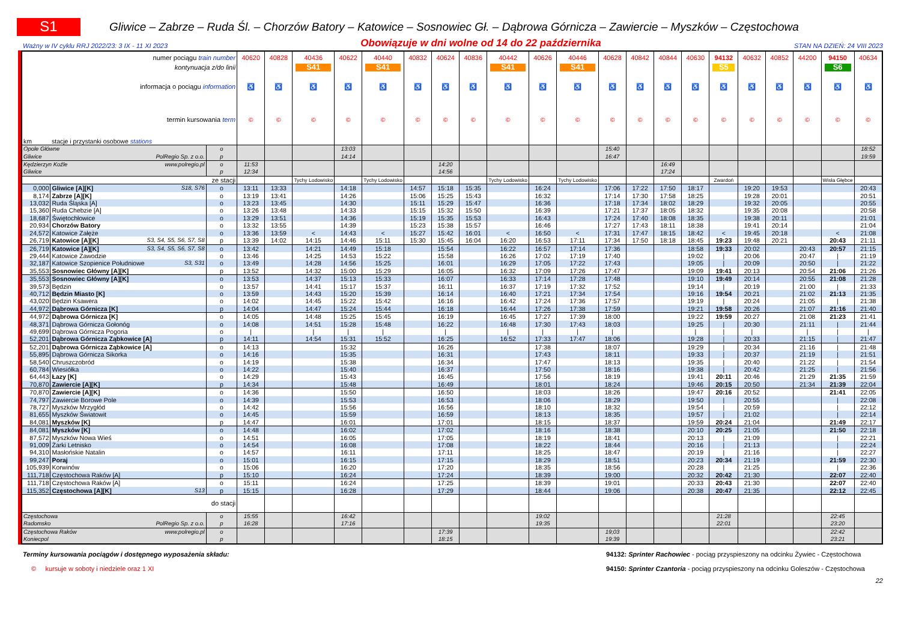S1
Gliwice – Zabrze – Ruda Śl. – Chorzów Batory – Katowice – Sosnowiec Gł. – Dąbrowa Górnicza – Zawiercie – Myszków – Częstochowa
Ważny w IV cyklu RRJ 2022/23: 3 IX - 11 XI 2023 Obowiązuje w dni wolne od 14 do 22 października STAN NA DZIEŃ: 24 VIII 2023
| numer pociągu train number | | | | 40620 | 40828 | 40436 | 40622 | 40440 | 40832 | 40624 | 40836 | 40442 | 40626 | 40446 | 40628 | 40842 | 40844 | 40630 | 94132 | 40632 | 40852 | 44200 | 94150 | 40634 |
| kontynuacja z/do linii | | | | | | S41 | | S41 | | | | S41 | | S41 | | | | | S5 | | | | S6 | |
| informacja o pociągu information | | | | ♿ | ♿ | ♿ | ♿ | ♿ | ♿ | ♿ | ♿ | ♿ | ♿ | ♿ | ♿ | ♿ | ♿ | ♿ | ♿ | ♿ | ♿ | ♿ | ♿ | ♿ |
| termin kursowania term | | | | © | © | © | © | © | © | © | © | © | © | © | © | © | © | © | © | © | © | © | © | © |
| km | stacje i przystanki osobowe stations | | | | | | | | | | | | | | | | | | | | | | | |
| Opole Główne | | | o | | | | 13:03 | | | | | | | | 15:40 | | | | | | | | | 18:52 |
| Gliwice | | PolRegio Sp. z o.o. | p | | | | 14:14 | | | | | | | | 16:47 | | | | | | | | | 19:59 |
| Kędzierzyn Koźle | | www.polregio.pl | o | 11:53 | | | | | | 14:20 | | | | | | | 16:49 | | | | | | | |
| Gliwice | | | p | 12:34 | | | | | | 14:56 | | | | | | | 17:24 | | | | | | | |
| ze stacji | | | | | | Tychy Lodowisko | | Tychy Lodowisko | | | | Tychy Lodowisko | | Tychy Lodowisko | | | | | Zwardoń | | | | Wisła Głębce | |
| 0,000 | Gliwice [A][K] | S18, S76 | o | 13:11 | 13:33 | | 14:18 | | 14:57 | 15:18 | 15:35 | | 16:24 | | 17:06 | 17:22 | 17:50 | 18:17 | | 19:20 | 19:53 | | | 20:43 |
| 8,174 | Zabrze [A][K] | | o | 13:19 | 13:41 | | 14:26 | | 15:06 | 15:25 | 15:43 | | 16:32 | | 17:14 | 17:30 | 17:58 | 18:25 | | 19:28 | 20:01 | | | 20:51 |
| 13,032 | Ruda Śląska [A] | | o | 13:23 | 13:45 | | 14:30 | | 15:11 | 15:29 | 15:47 | | 16:36 | | 17:18 | 17:34 | 18:02 | 18:29 | | 19:32 | 20:05 | | | 20:55 |
| 15,360 | Ruda Chebzie [A] | | o | 13:26 | 13:48 | | 14:33 | | 15:15 | 15:32 | 15:50 | | 16:39 | | 17:21 | 17:37 | 18:05 | 18:32 | | 19:35 | 20:08 | | | 20:58 |
| 18,687 | Świętochłowice | | o | 13:29 | 13:51 | | 14:36 | | 15:19 | 15:35 | 15:53 | | 16:43 | | 17:24 | 17:40 | 18:08 | 18:35 | | 19:38 | 20:11 | | | 21:01 |
| 20,934 | Chorzów Batory | | o | 13:32 | 13:55 | | 14:39 | | 15:23 | 15:38 | 15:57 | | 16:46 | | 17:27 | 17:43 | 18:11 | 18:38 | | 19:41 | 20:14 | | | 21:04 |
| 24,572 | Katowice Załęże | | o | 13:36 | 13:59 | < | 14:43 | < | 15:27 | 15:42 | 16:01 | < | 16:50 | < | 17:31 | 17:47 | 18:15 | 18:42 | < | 19:45 | 20:18 | | < | 21:08 |
| 26,719 | Katowice [A][K] | S3, S4, S5, S6, S7, S8 | p | 13:39 | 14:02 | 14:15 | 14:46 | 15:11 | 15:30 | 15:45 | 16:04 | 16:20 | 16:53 | 17:11 | 17:34 | 17:50 | 18:18 | 18:45 | 19:23 | 19:48 | 20:21 | | 20:43 | 21:11 |
| 26,719 | Katowice [A][K] | S3, S4, S5, S6, S7, S8 | o | 13:42 | | 14:21 | 14:49 | 15:18 | | 15:54 | | 16:22 | 16:57 | 17:14 | 17:36 | | | 18:58 | 19:33 | 20:02 | | 20:43 | 20:57 | 21:15 |
| 29,444 | Katowice Zawodzie | | o | 13:46 | | 14:25 | 14:53 | 15:22 | | 15:58 | | 16:26 | 17:02 | 17:19 | 17:40 | | | 19:02 | / | 20:06 | | 20:47 | / | 21:19 |
| 32,187 | Katowice Szopienice Południowe | S3, S31 | o | 13:49 | | 14:28 | 14:56 | 15:25 | | 16:01 | | 16:29 | 17:05 | 17:22 | 17:43 | | | 19:05 | / | 20:09 | | 20:50 | / | 21:22 |
| 35,553 | Sosnowiec Główny [A][K] | | p | 13:52 | | 14:32 | 15:00 | 15:29 | | 16:05 | | 16:32 | 17:09 | 17:26 | 17:47 | | | 19:09 | 19:41 | 20:13 | | 20:54 | 21:06 | 21:26 |
| 35,553 | Sosnowiec Główny [A][K] | | o | 13:53 | | 14:37 | 15:13 | 15:33 | | 16:07 | | 16:33 | 17:14 | 17:28 | 17:48 | | | 19:10 | 19:49 | 20:14 | | 20:55 | 21:08 | 21:28 |
| 39,573 | Będzin | | o | 13:57 | | 14:41 | 15:17 | 15:37 | | 16:11 | | 16:37 | 17:19 | 17:32 | 17:52 | | | 19:14 | / | 20:19 | | 21:00 | / | 21:33 |
| 40,712 | Będzin Miasto [K] | | o | 13:59 | | 14:43 | 15:20 | 15:39 | | 16:14 | | 16:40 | 17:21 | 17:34 | 17:54 | | | 19:16 | 19:54 | 20:21 | | 21:02 | 21:13 | 21:35 |
| 43,020 | Będzin Ksawera | | o | 14:02 | | 14:45 | 15:22 | 15:42 | | 16:16 | | 16:42 | 17:24 | 17:36 | 17:57 | | | 19:19 | / | 20:24 | | 21:05 | / | 21:38 |
| 44,972 | Dąbrowa Górnicza [K] | | p | 14:04 | | 14:47 | 15:24 | 15:44 | | 16:18 | | 16:44 | 17:26 | 17:38 | 17:59 | | | 19:21 | 19:58 | 20:26 | | 21:07 | 21:16 | 21:40 |
| 44,972 | Dąbrowa Górnicza [K] | | o | 14:05 | | 14:48 | 15:25 | 15:45 | | 16:19 | | 16:45 | 17:27 | 17:39 | 18:00 | | | 19:22 | 19:59 | 20:27 | | 21:08 | 21:23 | 21:41 |
| 48,371 | Dąbrowa Górnicza Gołonóg | | o | 14:08 | | 14:51 | 15:28 | 15:48 | | 16:22 | | 16:48 | 17:30 | 17:43 | 18:03 | | | 19:25 | / | 20:30 | | 21:11 | / | 21:44 |
| 49,699 | Dąbrowa Górnicza Pogoria | | o | / | | / | / | / | | / | | / | / | / | / | | | / | / | / | | / | / | / |
| 52,201 | Dąbrowa Górnicza Ząbkowice [A] | | p | 14:11 | | 14:54 | 15:31 | 15:52 | | 16:25 | | 16:52 | 17:33 | 17:47 | 18:06 | | | 19:28 | / | 20:33 | | 21:15 | / | 21:47 |
| 52,201 | Dąbrowa Górnicza Ząbkowice [A] | | o | 14:13 | | | 15:32 | | | 16:26 | | | 17:38 | | 18:07 | | | 19:29 | / | 20:34 | | 21:16 | / | 21:48 |
| 55,895 | Dąbrowa Górnicza Sikorka | | o | 14:16 | | | 15:35 | | | 16:31 | | | 17:43 | | 18:11 | | | 19:33 | / | 20:37 | | 21:19 | / | 21:51 |
| 58,540 | Chruszczobród | | o | 14:19 | | | 15:38 | | | 16:34 | | | 17:47 | | 18:13 | | | 19:35 | / | 20:40 | | 21:22 | / | 21:54 |
| 60,784 | Wiesiółka | | o | 14:22 | | | 15:40 | | | 16:37 | | | 17:50 | | 18:16 | | | 19:38 | / | 20:42 | | 21:25 | / | 21:56 |
| 64,443 | Łazy [K] | | o | 14:29 | | | 15:43 | | | 16:45 | | | 17:56 | | 18:19 | | | 19:41 | 20:11 | 20:46 | | 21:29 | 21:35 | 21:59 |
| 70,870 | Zawiercie [A][K] | | p | 14:34 | | | 15:48 | | | 16:49 | | | 18:01 | | 18:24 | | | 19:46 | 20:15 | 20:50 | | 21:34 | 21:39 | 22:04 |
| 70,870 | Zawiercie [A][K] | | o | 14:36 | | | 15:50 | | | 16:50 | | | 18:03 | | 18:26 | | | 19:47 | 20:16 | 20:52 | | | 21:41 | 22:05 |
| 74,797 | Zawiercie Borowe Pole | | o | 14:39 | | | 15:53 | | | 16:53 | | | 18:06 | | 18:29 | | | 19:50 | / | 20:55 | | | / | 22:08 |
| 78,727 | Myszków Mrzygłód | | o | 14:42 | | | 15:56 | | | 16:56 | | | 18:10 | | 18:32 | | | 19:54 | / | 20:59 | | | / | 22:12 |
| 81,655 | Myszków Światowit | | o | 14:45 | | | 15:59 | | | 16:59 | | | 18:13 | | 18:35 | | | 19:57 | / | 21:02 | | | / | 22:14 |
| 84,081 | Myszków [K] | | p | 14:47 | | | 16:01 | | | 17:01 | | | 18:15 | | 18:37 | | | 19:59 | 20:24 | 21:04 | | | 21:49 | 22:17 |
| 84,081 | Myszków [K] | | o | 14:48 | | | 16:02 | | | 17:02 | | | 18:16 | | 18:38 | | | 20:10 | 20:25 | 21:05 | | | 21:50 | 22:18 |
| 87,572 | Myszków Nowa Wieś | | o | 14:51 | | | 16:05 | | | 17:05 | | | 18:19 | | 18:41 | | | 20:13 | / | 21:09 | | | / | 22:21 |
| 91,009 | Żarki Letnisko | | o | 14:54 | | | 16:08 | | | 17:08 | | | 18:22 | | 18:44 | | | 20:16 | / | 21:13 | | | / | 22:24 |
| 94,310 | Masłońskie Natalin | | o | 14:57 | | | 16:11 | | | 17:11 | | | 18:25 | | 18:47 | | | 20:19 | / | 21:16 | | | / | 22:27 |
| 99,247 | Poraj | | o | 15:01 | | | 16:15 | | | 17:15 | | | 18:29 | | 18:51 | | | 20:23 | 20:34 | 21:19 | | | 21:59 | 22:30 |
| 105,939 | Korwinów | | o | 15:06 | | | 16:20 | | | 17:20 | | | 18:35 | | 18:56 | | | 20:28 | / | 21:25 | | | / | 22:36 |
| 111,718 | Częstochowa Raków [A] | | p | 15:10 | | | 16:24 | | | 17:24 | | | 18:39 | | 19:00 | | | 20:32 | 20:42 | 21:30 | | | 22:07 | 22:40 |
| 111,718 | Częstochowa Raków [A] | | o | 15:11 | | | 16:24 | | | 17:25 | | | 18:39 | | 19:01 | | | 20:33 | 20:43 | 21:30 | | | 22:07 | 22:40 |
| 115,352 | Częstochowa [A][K] | S13 | p | 15:15 | | | 16:28 | | | 17:29 | | | 18:44 | | 19:06 | | | 20:38 | 20:47 | 21:35 | | | 22:12 | 22:45 |
| do stacji | | | | | | | | | | | | | | | | | | | | | | | | |
| Częstochowa | | | o | 15:55 | | | 16:42 | | | | | | 19:02 | | | | | | 21:28 | | | | 22:45 | |
| Radomsko | | PolRegio Sp. z o.o. | p | 16:28 | | | 17:16 | | | | | | 19:35 | | | | | | 22:01 | | | | 23:20 | |
| Częstochowa Raków | | www.polregio.pl | o | | | | | | | 17:39 | | | | | 19;03 | | | | | | | | 22:42 | |
| Koniecpol | | | p | | | | | | | 18:15 | | | | | 19:39 | | | | | | | | 23:21 | |
Terminy kursowania pociągów i dostępnego wyposażenia składu:
© kursuje w soboty i niedziele oraz 1 XI
94132: Sprinter Rachowiec - pociąg przyspieszony na odcinku Żywiec - Częstochowa
94150: Sprinter Czantoria - pociąg przyspieszony na odcinku Goleszów - Częstochowa
22